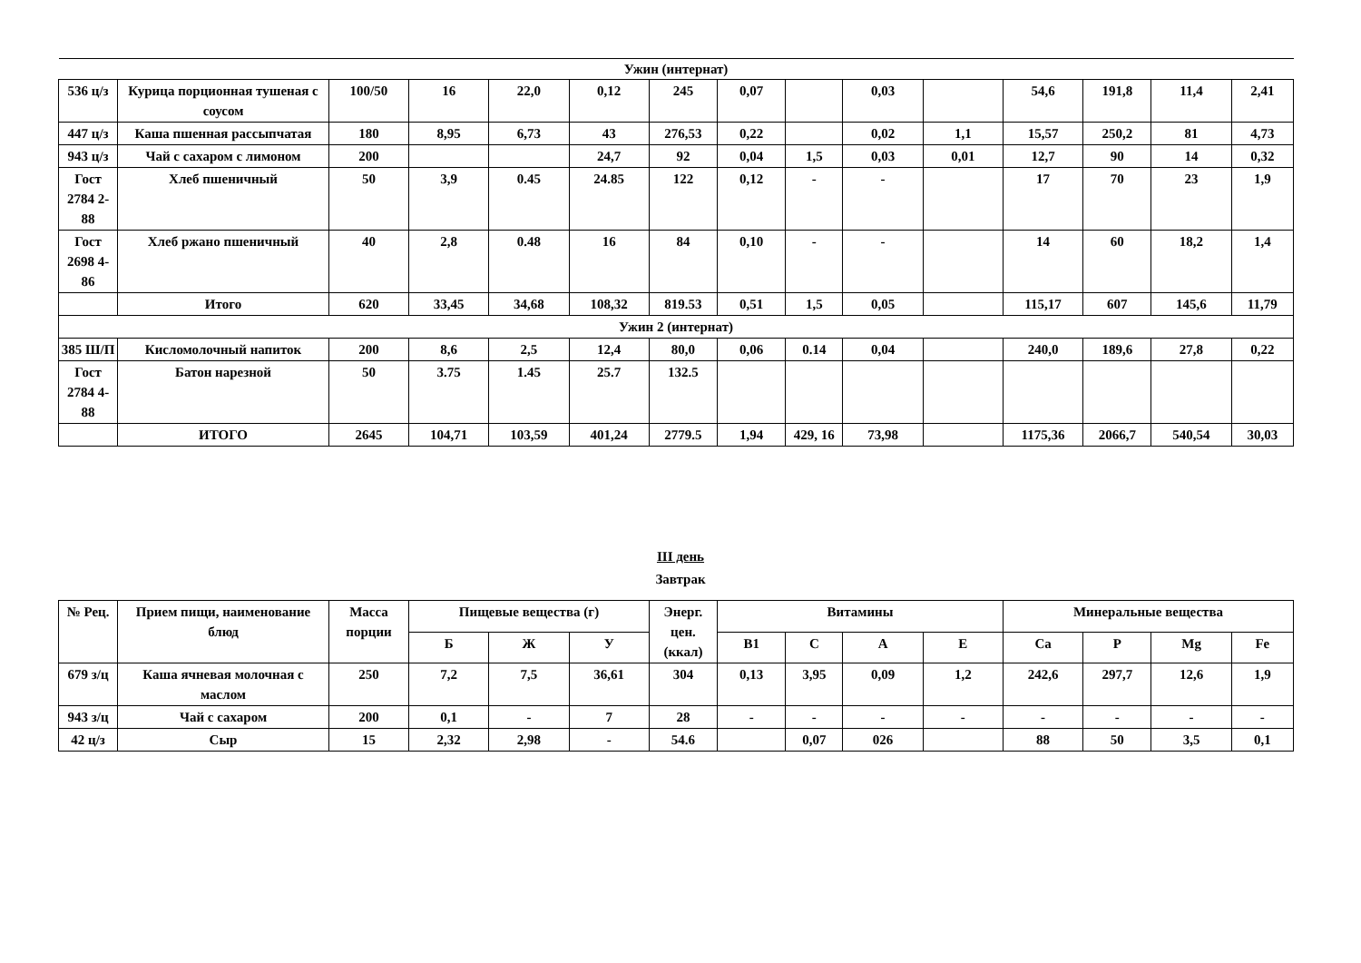| Ужин (интернат) | | | | | | | | | | | | | | |
| 536 ц/з | Курица порционная тушеная с соусом | 100/50 | 16 | 22,0 | 0,12 | 245 | 0,07 | | 0,03 | | 54,6 | 191,8 | 11,4 | 2,41 |
| 447 ц/з | Каша пшенная рассыпчатая | 180 | 8,95 | 6,73 | 43 | 276,53 | 0,22 | | 0,02 | 1,1 | 15,57 | 250,2 | 81 | 4,73 |
| 943 ц/з | Чай с сахаром с лимоном | 200 | | | 24,7 | 92 | 0,04 | 1,5 | 0,03 | 0,01 | 12,7 | 90 | 14 | 0,32 |
| Гост 2784 2-88 | Хлеб пшеничный | 50 | 3,9 | 0.45 | 24.85 | 122 | 0,12 | - | - | | 17 | 70 | 23 | 1,9 |
| Гост 2698 4-86 | Хлеб ржано пшеничный | 40 | 2,8 | 0.48 | 16 | 84 | 0,10 | - | - | | 14 | 60 | 18,2 | 1,4 |
| | Итого | 620 | 33,45 | 34,68 | 108,32 | 819.53 | 0,51 | 1,5 | 0,05 | | 115,17 | 607 | 145,6 | 11,79 |
| Ужин 2 (интернат) | | | | | | | | | | | | | | |
| 385 Ш/П | Кисломолочный напиток | 200 | 8,6 | 2,5 | 12,4 | 80,0 | 0,06 | 0.14 | 0,04 | | 240,0 | 189,6 | 27,8 | 0,22 |
| Гост 2784 4-88 | Батон нарезной | 50 | 3.75 | 1.45 | 25.7 | 132.5 | | | | | | | | |
| | ИТОГО | 2645 | 104,71 | 103,59 | 401,24 | 2779.5 | 1,94 | 429, 16 | 73,98 | | 1175,36 | 2066,7 | 540,54 | 30,03 |
III день
Завтрак
| № Рец. | Прием пищи, наименование блюд | Масса порции | Пищевые вещества (г) | | | Энерг. цен. (ккал) | Витамины | | | | Минеральные вещества | | | |
| --- | --- | --- | --- | --- | --- | --- | --- | --- | --- | --- | --- | --- | --- | --- |
| | | | Б | Ж | У | | В1 | С | А | Е | Са | Р | Mg | Fe |
| 679 з/ц | Каша ячневая молочная с маслом | 250 | 7,2 | 7,5 | 36,61 | 304 | 0,13 | 3,95 | 0,09 | 1,2 | 242,6 | 297,7 | 12,6 | 1,9 |
| 943 з/ц | Чай с сахаром | 200 | 0,1 | - | 7 | 28 | - | - | - | - | - | - | - | - |
| 42 ц/з | Сыр | 15 | 2,32 | 2,98 | - | 54.6 | | 0,07 | 026 | | 88 | 50 | 3,5 | 0,1 |